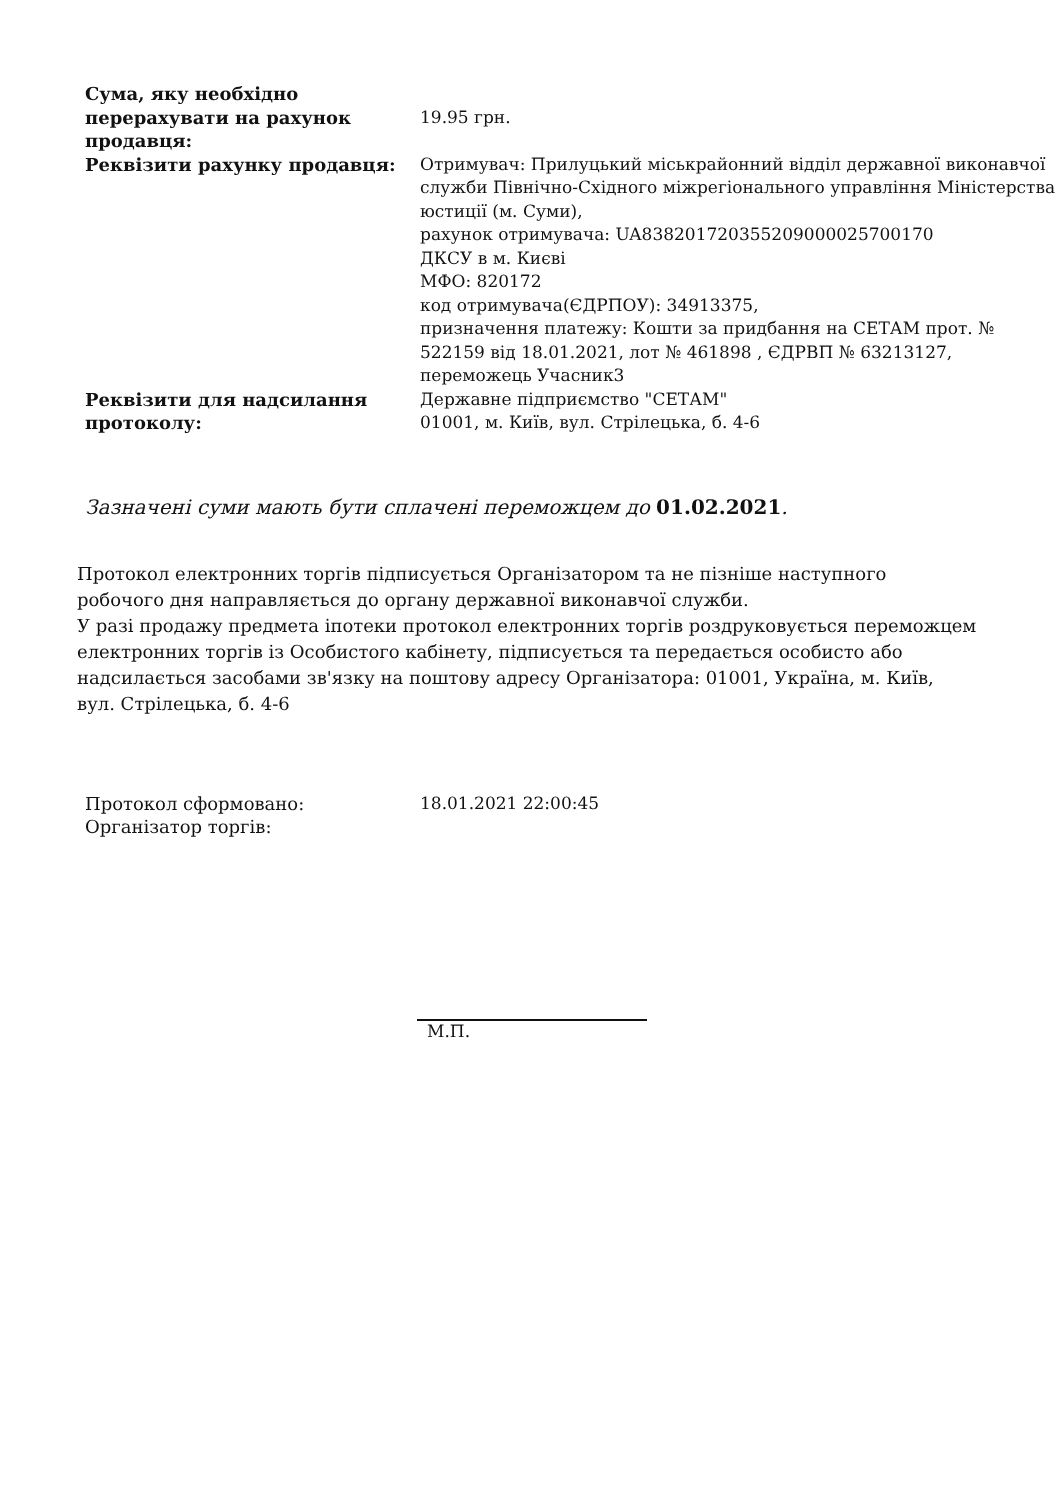| Сума, яку необхідно перерахувати на рахунок продавця: | 19.95 грн. |
| Реквізити рахунку продавця: | Отримувач: Прилуцький міськрайонний відділ державної виконавчої служби Північно-Східного міжрегіонального управління Міністерства юстиції (м. Суми), рахунок отримувача: UA838201720355209000025700170 ДКСУ в м. Києві МФО: 820172 код отримувача(ЄДРПОУ): 34913375, призначення платежу: Кошти за придбання на СЕТАМ прот. № 522159 від 18.01.2021, лот № 461898 , ЄДРВП № 63213127, переможець Учасник3 |
| Реквізити для надсилання протоколу: | Державне підприємство "СЕТАМ" 01001, м. Київ, вул. Стрілецька, б. 4-6 |
Зазначені суми мають бути сплачені переможцем до 01.02.2021.
Протокол електронних торгів підписується Організатором та не пізніше наступного робочого дня направляється до органу державної виконавчої служби.
У разі продажу предмета іпотеки протокол електронних торгів роздруковується переможцем електронних торгів із Особистого кабінету, підписується та передається особисто або надсилається засобами зв'язку на поштову адресу Організатора: 01001, Україна, м. Київ, вул. Стрілецька, б. 4-6
| Протокол сформовано: | 18.01.2021 22:00:45 |
| Організатор торгів: | |
М.П.